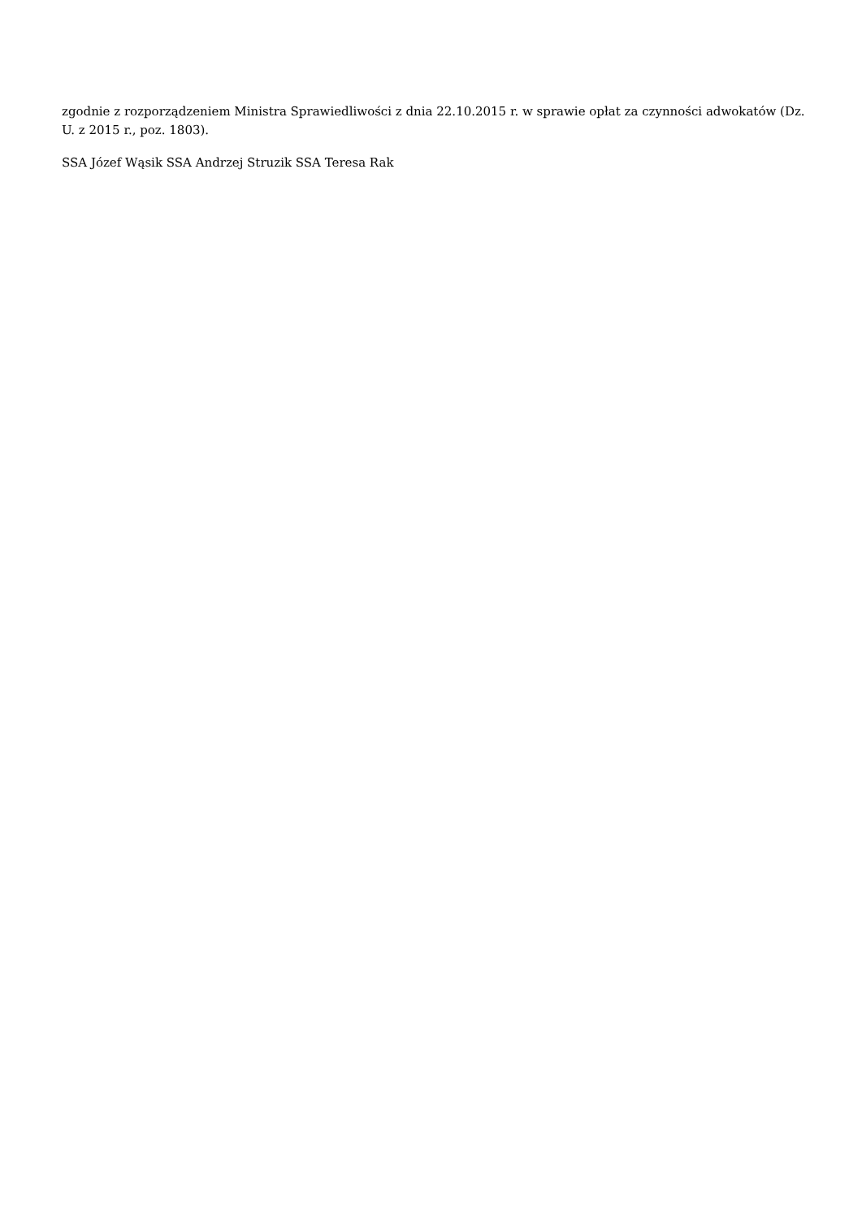zgodnie z rozporządzeniem Ministra Sprawiedliwości z dnia 22.10.2015 r. w sprawie opłat za czynności adwokatów (Dz. U. z 2015 r., poz. 1803).
SSA Józef Wąsik SSA Andrzej Struzik SSA Teresa Rak